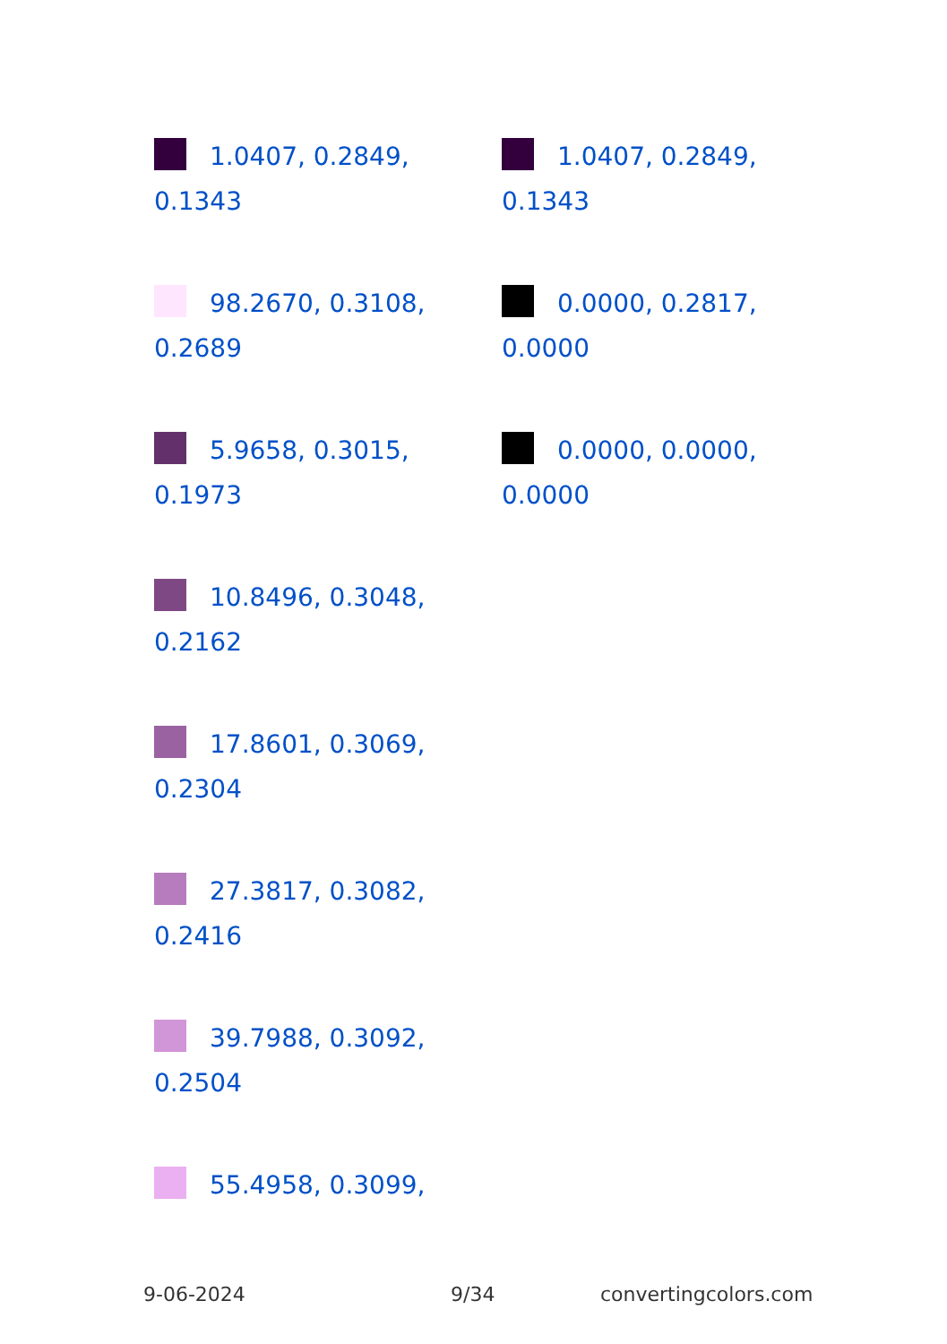1.0407, 0.2849, 0.1343
98.2670, 0.3108, 0.2689
5.9658, 0.3015, 0.1973
10.8496, 0.3048, 0.2162
17.8601, 0.3069, 0.2304
27.3817, 0.3082, 0.2416
39.7988, 0.3092, 0.2504
55.4958, 0.3099,
1.0407, 0.2849, 0.1343
0.0000, 0.2817, 0.0000
0.0000, 0.0000, 0.0000
9-06-2024 9/34 convertingcolors.com